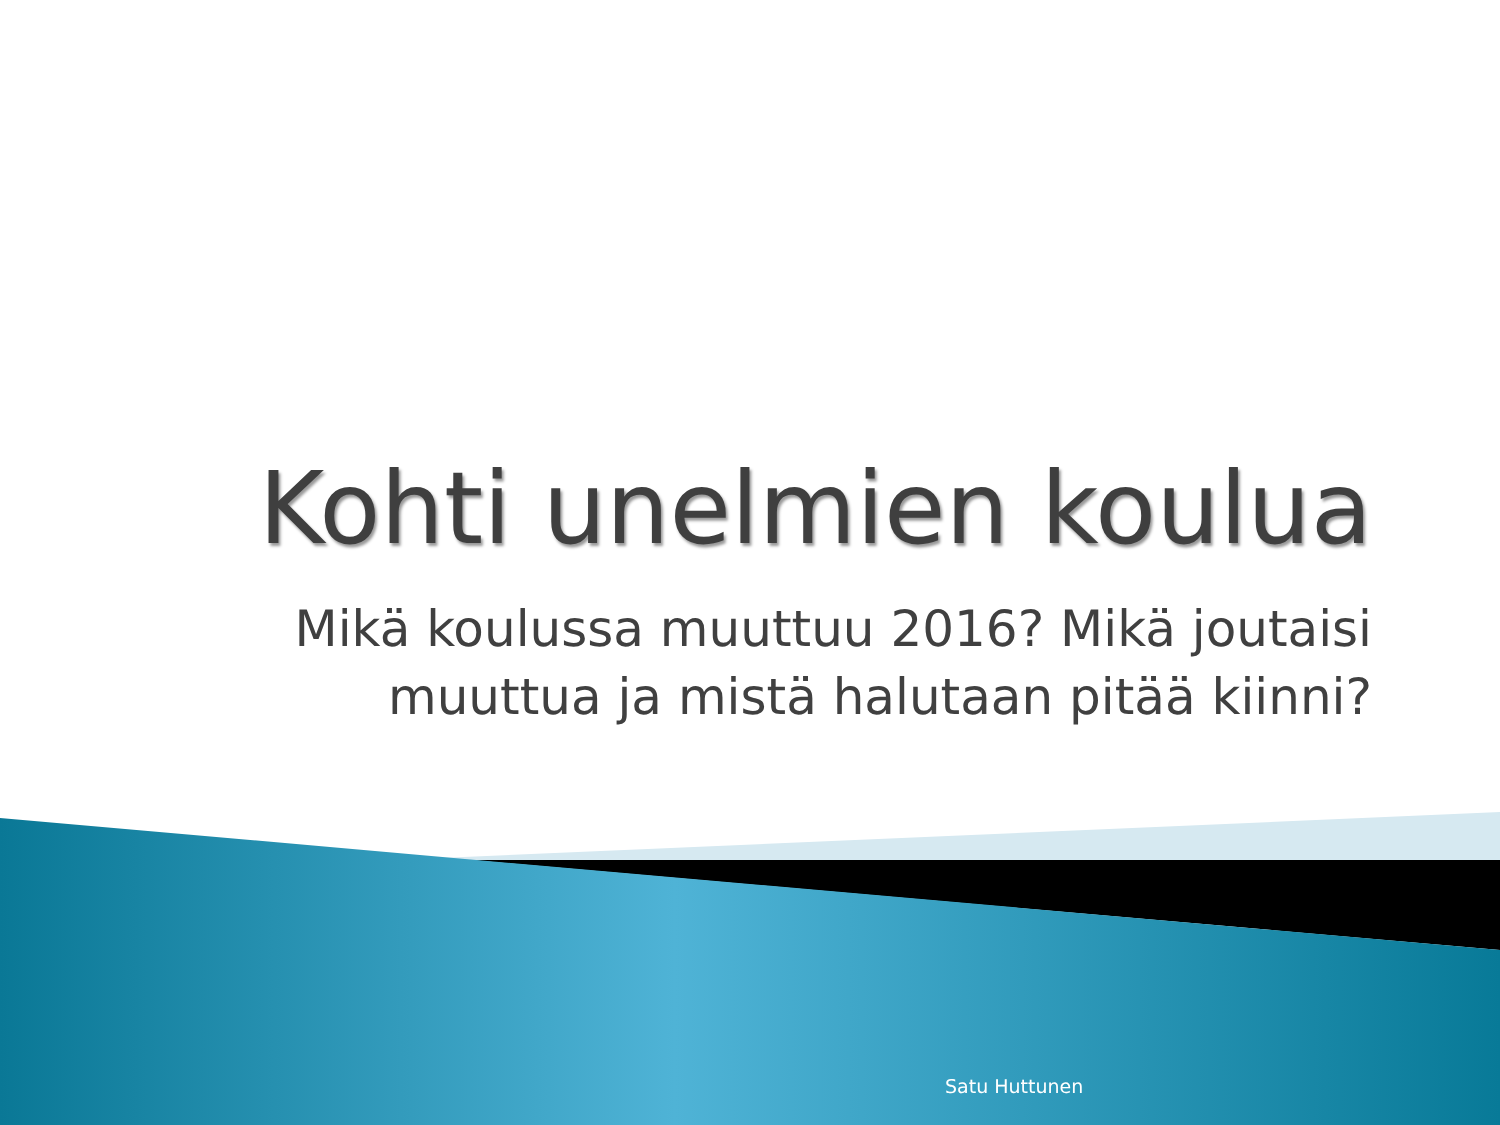Kohti unelmien koulua
Mikä koulussa muuttuu 2016? Mikä joutaisi muuttua ja mistä halutaan pitää kiinni?
Satu Huttunen